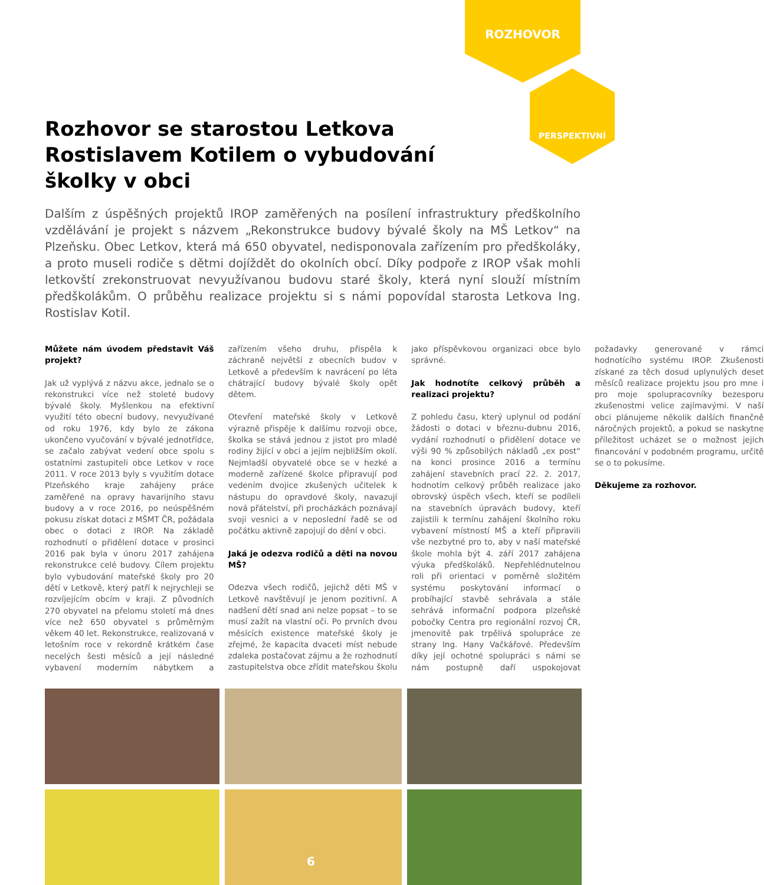ROZHOVOR
PERSPEKTIVNÍ
Rozhovor se starostou Letkova Rostislavem Kotilem o vybudování školky v obci
Dalším z úspěšných projektů IROP zaměřených na posílení infrastruktury předškolního vzdělávání je projekt s názvem „Rekonstrukce budovy bývalé školy na MŠ Letkov“ na Plzeňsku. Obec Letkov, která má 650 obyvatel, nedisponovala zařízením pro předškoláky, a proto museli rodiče s dětmi dojíždět do okolních obcí. Díky podpoře z IROP však mohli letkovští zrekonstruovat nevyužívanou budovu staré školy, která nyní slouží místním předškolákům. O průběhu realizace projektu si s námi popovídal starosta Letkova Ing. Rostislav Kotil.
Můžete nám úvodem představit Váš projekt?
Jak už vyplývá z názvu akce, jednalo se o rekonstrukci více než stoleté budovy bývalé školy. Myšlenkou na efektivní využití této obecní budovy, nevyužívané od roku 1976, kdy bylo ze zákona ukončeno vyučování v bývalé jednotřídce, se začalo zabývat vedení obce spolu s ostatními zastupiteli obce Letkov v roce 2011. V roce 2013 byly s využitím dotace Plzeňského kraje zahájeny práce zaměřené na opravy havarijního stavu budovy a v roce 2016, po neúspěšném pokusu získat dotaci z MŠMT ČR, požádala obec o dotaci z IROP. Na základě rozhodnutí o přidělení dotace v prosinci 2016 pak byla v únoru 2017 zahájena rekonstrukce celé budovy. Cílem projektu bylo vybudování mateřské školy pro 20 dětí v Letkově, který patří k nejrychleji se rozvíjejícím obcím v kraji. Z původních 270 obyvatel na přelomu století má dnes více než 650 obyvatel s průměrným věkem 40 let. Rekonstrukce, realizovaná v letošním roce v rekordně krátkém čase necelých šesti měsíců a její následné vybavení moderním nábytkem a zařízením všeho druhu, přispěla k záchraně největší z obecních budov v Letkově a především k navrácení po léta chátrající budovy bývalé školy opět dětem.
Otevření mateřské školy v Letkově výrazně přispěje k dalšímu rozvoji obce, školka se stává jednou z jistot pro mladé rodiny žijící v obci a jejím nejbližším okolí. Nejmladší obyvatelé obce se v hezké a moderně zařízené školce připravují pod vedením dvojice zkušených učitelek k nástupu do opravdové školy, navazují nová přátelství, při procházkách poznávají svoji vesnici a v neposlední řadě se od počátku aktivně zapojují do dění v obci.
Jaká je odezva rodičů a děti na novou MŠ?
Odezva všech rodičů, jejichž děti MŠ v Letkově navštěvují je jenom pozitivní. A nadšení dětí snad ani nelze popsat – to se musí zažít na vlastní oči. Po prvních dvou měsících existence mateřské školy je zřejmé, že kapacita dvaceti míst nebude zdaleka postačovat zájmu a že rozhodnutí zastupitelstva obce zřídit mateřskou školu jako příspěvkovou organizaci obce bylo správné.
Jak hodnotíte celkový průběh a realizaci projektu?
Z pohledu času, který uplynul od podání žádosti o dotaci v březnu-dubnu 2016, vydání rozhodnutí o přidělení dotace ve výši 90 % způsobilých nákladů „ex post“ na konci prosince 2016 a termínu zahájení stavebních prací 22. 2. 2017, hodnotím celkový průběh realizace jako obrovský úspěch všech, kteří se podíleli na stavebních úpravách budovy, kteří zajistili k termínu zahájení školního roku vybavení místností MŠ a kteří připravili vše nezbytné pro to, aby v naší mateřské škole mohla být 4. září 2017 zahájena výuka předškoláků. Nepřehlédnutelnou roli při orientaci v poměrně složitém systému poskytování informací o probíhající stavbě sehrávala a stále sehrává informační podpora plzeňské pobočky Centra pro regionální rozvoj ČR, jmenovitě pak trpělivá spolupráce ze strany Ing. Hany Vačkářové. Především díky její ochotné spolupráci s námi se nám postupně daří uspokojovat požadavky generované v rámci hodnotícího systému IROP. Zkušenosti získané za těch dosud uplynulých deset měsíců realizace projektu jsou pro mne i pro moje spolupracovníky bezesporu zkušenostmi velice zajímavými. V naší obci plánujeme několik dalších finančně náročných projektů, a pokud se naskytne příležitost ucházet se o možnost jejich financování v podobném programu, určitě se o to pokusíme.
Děkujeme za rozhovor.
6